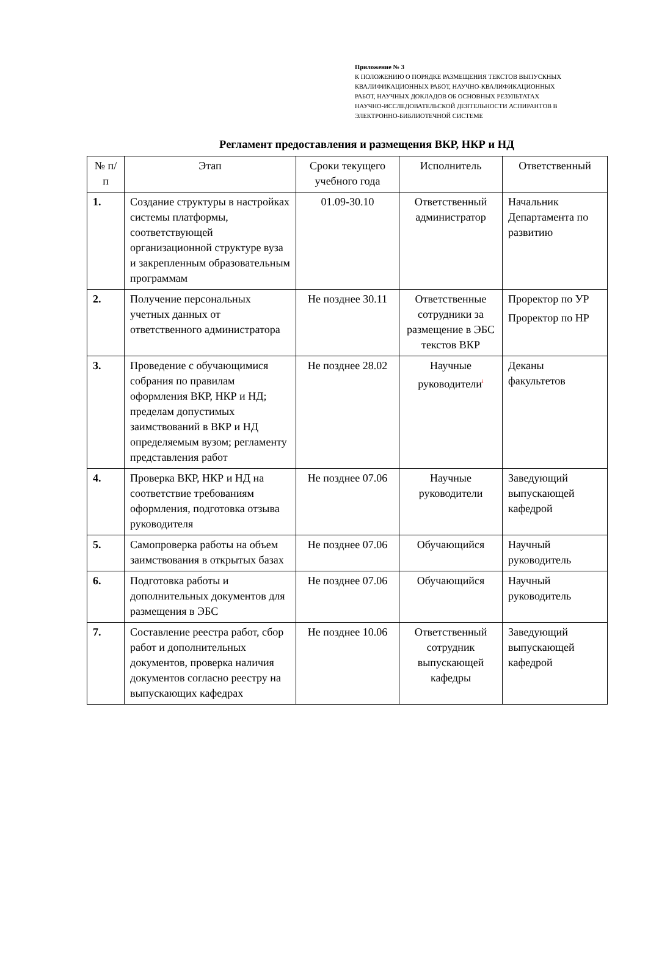Приложение № 3
К ПОЛОЖЕНИЮ О ПОРЯДКЕ РАЗМЕЩЕНИЯ ТЕКСТОВ ВЫПУСКНЫХ
КВАЛИФИКАЦИОННЫХ РАБОТ, НАУЧНО-КВАЛИФИКАЦИОННЫХ
РАБОТ, НАУЧНЫХ ДОКЛАДОВ ОБ ОСНОВНЫХ РЕЗУЛЬТАТАХ
НАУЧНО-ИССЛЕДОВАТЕЛЬСКОЙ ДЕЯТЕЛЬНОСТИ АСПИРАНТОВ В
ЭЛЕКТРОННО-БИБЛИОТЕЧНОЙ СИСТЕМЕ
Регламент предоставления и размещения ВКР, НКР и НД
| № п/п | Этап | Сроки текущего учебного года | Исполнитель | Ответственный |
| --- | --- | --- | --- | --- |
| 1. | Создание структуры в настройках системы платформы, соответствующей организационной структуре вуза и закрепленным образовательным программам | 01.09-30.10 | Ответственный администратор | Начальник Департамента по развитию |
| 2. | Получение персональных учетных данных от ответственного администратора | Не позднее 30.11 | Ответственные сотрудники за размещение в ЭБС текстов ВКР | Проректор по УР Проректор по НР |
| 3. | Проведение с обучающимися собрания по правилам оформления ВКР, НКР и НД; пределам допустимых заимствований в ВКР и НД определяемым вузом; регламенту представления работ | Не позднее 28.02 | Научные руководители<sup>i</sup> | Деканы факультетов |
| 4. | Проверка ВКР, НКР и НД на соответствие требованиям оформления, подготовка отзыва руководителя | Не позднее 07.06 | Научные руководители | Заведующий выпускающей кафедрой |
| 5. | Самопроверка работы на объем заимствования в открытых базах | Не позднее 07.06 | Обучающийся | Научный руководитель |
| 6. | Подготовка работы и дополнительных документов для размещения в ЭБС | Не позднее 07.06 | Обучающийся | Научный руководитель |
| 7. | Составление реестра работ, сбор работ и дополнительных документов, проверка наличия документов согласно реестру на выпускающих кафедрах | Не позднее 10.06 | Ответственный сотрудник выпускающей кафедры | Заведующий выпускающей кафедрой |